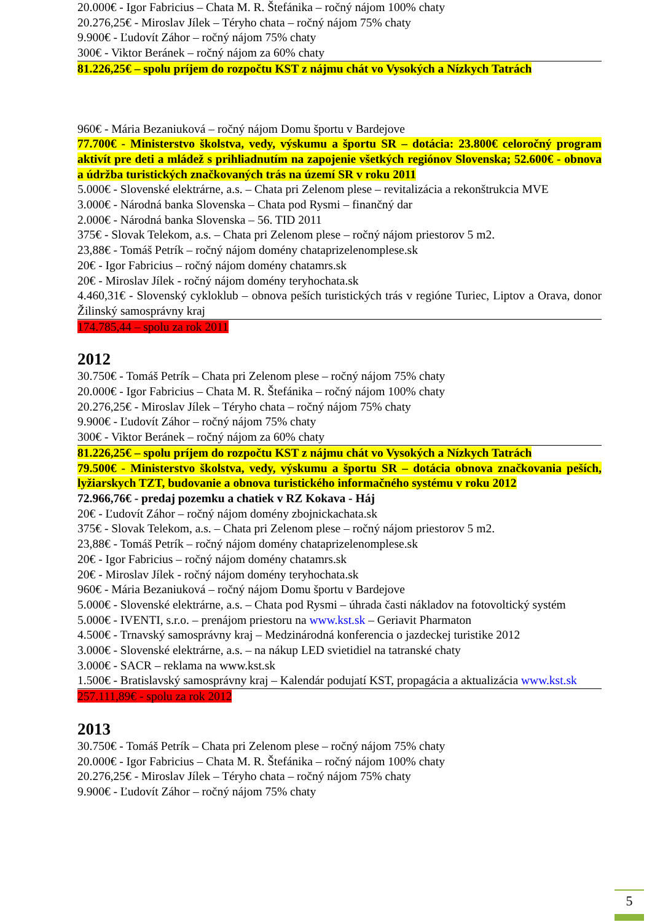20.000€ - Igor Fabricius – Chata M. R. Štefánika – ročný nájom 100% chaty
20.276,25€ - Miroslav Jílek – Téryho chata – ročný nájom 75% chaty
9.900€ - Ľudovít Záhor – ročný nájom 75% chaty
300€ - Viktor Beránek – ročný nájom za 60% chaty
81.226,25€ – spolu príjem do rozpočtu KST z nájmu chát vo Vysokých a Nízkych Tatrách
960€ - Mária Bezaniuková – ročný nájom Domu športu v Bardejove
77.700€ - Ministerstvo školstva, vedy, výskumu a športu SR – dotácia: 23.800€ celoročný program aktivít pre deti a mládež s prihliadnutím na zapojenie všetkých regiónov Slovenska; 52.600€ - obnova a údržba turistických značkovaných trás na území SR v roku 2011
5.000€ - Slovenské elektrárne, a.s. – Chata pri Zelenom plese – revitalizácia a rekonštrukcia MVE
3.000€ - Národná banka Slovenska – Chata pod Rysmi – finančný dar
2.000€ - Národná banka Slovenska – 56. TID 2011
375€ - Slovak Telekom, a.s. – Chata pri Zelenom plese – ročný nájom priestorov 5 m2.
23,88€ - Tomáš Petrík – ročný nájom domény chataprizelenomplese.sk
20€ - Igor Fabricius – ročný nájom domény chatamrs.sk
20€ - Miroslav Jílek - ročný nájom domény teryhochata.sk
4.460,31€ - Slovenský cykloklub – obnova peších turistických trás v regióne Turiec, Liptov a Orava, donor Žilinský samosprávny kraj
174.785,44 – spolu za rok 2011
2012
30.750€ - Tomáš Petrík – Chata pri Zelenom plese – ročný nájom 75% chaty
20.000€ - Igor Fabricius – Chata M. R. Štefánika – ročný nájom 100% chaty
20.276,25€ - Miroslav Jílek – Téryho chata – ročný nájom 75% chaty
9.900€ - Ľudovít Záhor – ročný nájom 75% chaty
300€ - Viktor Beránek – ročný nájom za 60% chaty
81.226,25€ – spolu príjem do rozpočtu KST z nájmu chát vo Vysokých a Nízkych Tatrách
79.500€ - Ministerstvo školstva, vedy, výskumu a športu SR – dotácia obnova značkovania peších, lyžiarskych TZT, budovanie a obnova turistického informačného systému v roku 2012
72.966,76€ - predaj pozemku a chatiek v RZ Kokava - Háj
20€ - Ľudovít Záhor – ročný nájom domény zbojnickachata.sk
375€ - Slovak Telekom, a.s. – Chata pri Zelenom plese – ročný nájom priestorov 5 m2.
23,88€ - Tomáš Petrík – ročný nájom domény chataprizelenomplese.sk
20€ - Igor Fabricius – ročný nájom domény chatamrs.sk
20€ - Miroslav Jílek - ročný nájom domény teryhochata.sk
960€ - Mária Bezaniuková – ročný nájom Domu športu v Bardejove
5.000€ - Slovenské elektrárne, a.s. – Chata pod Rysmi – úhrada časti nákladov na fotovoltický systém
5.000€ - IVENTI, s.r.o. – prenájom priestoru na www.kst.sk – Geriavit Pharmaton
4.500€ - Trnavský samosprávny kraj – Medzinárodná konferencia o jazdeckej turistike 2012
3.000€ - Slovenské elektrárne, a.s. – na nákup LED svietidiel na tatranské chaty
3.000€ - SACR – reklama na www.kst.sk
1.500€ - Bratislavský samosprávny kraj – Kalendár podujatí KST, propagácia a aktualizácia www.kst.sk
257.111,89€ - spolu za rok 2012
2013
30.750€ - Tomáš Petrík – Chata pri Zelenom plese – ročný nájom 75% chaty
20.000€ - Igor Fabricius – Chata M. R. Štefánika – ročný nájom 100% chaty
20.276,25€ - Miroslav Jílek – Téryho chata – ročný nájom 75% chaty
9.900€ - Ľudovít Záhor – ročný nájom 75% chaty
5